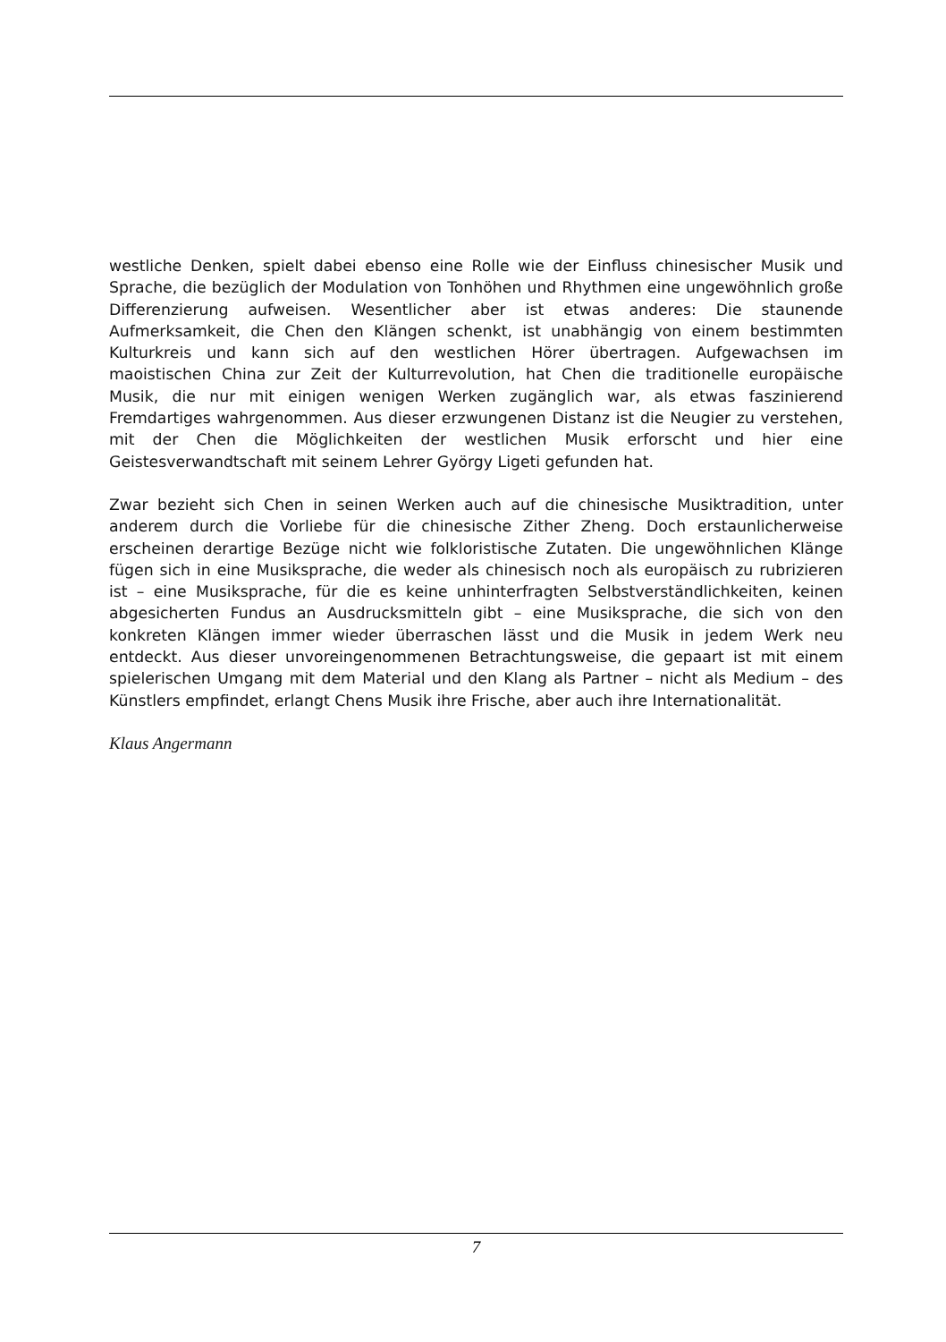westliche Denken, spielt dabei ebenso eine Rolle wie der Einfluss chinesischer Musik und Sprache, die bezüglich der Modulation von Tonhöhen und Rhythmen eine ungewöhnlich große Differenzierung aufweisen. Wesentlicher aber ist etwas anderes: Die staunende Aufmerksamkeit, die Chen den Klängen schenkt, ist unabhängig von einem bestimmten Kulturkreis und kann sich auf den westlichen Hörer übertragen. Aufgewachsen im maoistischen China zur Zeit der Kulturrevolution, hat Chen die traditionelle europäische Musik, die nur mit einigen wenigen Werken zugänglich war, als etwas faszinierend Fremdartiges wahrgenommen. Aus dieser erzwungenen Distanz ist die Neugier zu verstehen, mit der Chen die Möglichkeiten der westlichen Musik erforscht und hier eine Geistesverwandtschaft mit seinem Lehrer György Ligeti gefunden hat.
Zwar bezieht sich Chen in seinen Werken auch auf die chinesische Musiktradition, unter anderem durch die Vorliebe für die chinesische Zither Zheng. Doch erstaunlicherweise erscheinen derartige Bezüge nicht wie folkloristische Zutaten. Die ungewöhnlichen Klänge fügen sich in eine Musiksprache, die weder als chinesisch noch als europäisch zu rubrizieren ist – eine Musiksprache, für die es keine unhinterfragten Selbstverständlichkeiten, keinen abgesicherten Fundus an Ausdrucksmitteln gibt – eine Musiksprache, die sich von den konkreten Klängen immer wieder überraschen lässt und die Musik in jedem Werk neu entdeckt. Aus dieser unvoreingenommenen Betrachtungsweise, die gepaart ist mit einem spielerischen Umgang mit dem Material und den Klang als Partner – nicht als Medium – des Künstlers empfindet, erlangt Chens Musik ihre Frische, aber auch ihre Internationalität.
Klaus Angermann
7